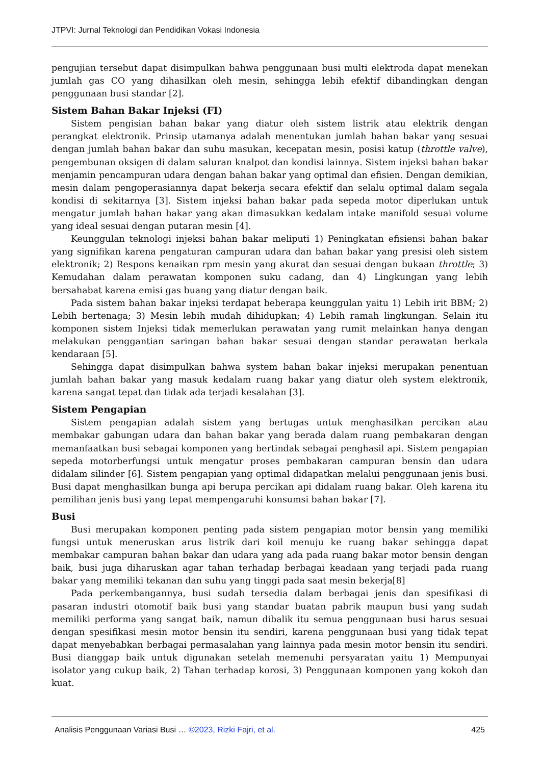JTPVI: Jurnal Teknologi dan Pendidikan Vokasi Indonesia
pengujian tersebut dapat disimpulkan bahwa penggunaan busi multi elektroda dapat menekan jumlah gas CO yang dihasilkan oleh mesin, sehingga lebih efektif dibandingkan dengan penggunaan busi standar [2].
Sistem Bahan Bakar Injeksi (FI)
Sistem pengisian bahan bakar yang diatur oleh sistem listrik atau elektrik dengan perangkat elektronik. Prinsip utamanya adalah menentukan jumlah bahan bakar yang sesuai dengan jumlah bahan bakar dan suhu masukan, kecepatan mesin, posisi katup (throttle valve), pengembunan oksigen di dalam saluran knalpot dan kondisi lainnya. Sistem injeksi bahan bakar menjamin pencampuran udara dengan bahan bakar yang optimal dan efisien. Dengan demikian, mesin dalam pengoperasiannya dapat bekerja secara efektif dan selalu optimal dalam segala kondisi di sekitarnya [3]. Sistem injeksi bahan bakar pada sepeda motor diperlukan untuk mengatur jumlah bahan bakar yang akan dimasukkan kedalam intake manifold sesuai volume yang ideal sesuai dengan putaran mesin [4].
Keunggulan teknologi injeksi bahan bakar meliputi 1) Peningkatan efisiensi bahan bakar yang signifikan karena pengaturan campuran udara dan bahan bakar yang presisi oleh sistem elektronik; 2) Respons kenaikan rpm mesin yang akurat dan sesuai dengan bukaan throttle; 3) Kemudahan dalam perawatan komponen suku cadang, dan 4) Lingkungan yang lebih bersahabat karena emisi gas buang yang diatur dengan baik.
Pada sistem bahan bakar injeksi terdapat beberapa keunggulan yaitu 1) Lebih irit BBM; 2) Lebih bertenaga; 3) Mesin lebih mudah dihidupkan; 4) Lebih ramah lingkungan. Selain itu komponen sistem Injeksi tidak memerlukan perawatan yang rumit melainkan hanya dengan melakukan penggantian saringan bahan bakar sesuai dengan standar perawatan berkala kendaraan [5].
Sehingga dapat disimpulkan bahwa system bahan bakar injeksi merupakan penentuan jumlah bahan bakar yang masuk kedalam ruang bakar yang diatur oleh system elektronik, karena sangat tepat dan tidak ada terjadi kesalahan [3].
Sistem Pengapian
Sistem pengapian adalah sistem yang bertugas untuk menghasilkan percikan atau membakar gabungan udara dan bahan bakar yang berada dalam ruang pembakaran dengan memanfaatkan busi sebagai komponen yang bertindak sebagai penghasil api. Sistem pengapian sepeda motorberfungsi untuk mengatur proses pembakaran campuran bensin dan udara didalam silinder [6]. Sistem pengapian yang optimal didapatkan melalui penggunaan jenis busi. Busi dapat menghasilkan bunga api berupa percikan api didalam ruang bakar. Oleh karena itu pemilihan jenis busi yang tepat mempengaruhi konsumsi bahan bakar [7].
Busi
Busi merupakan komponen penting pada sistem pengapian motor bensin yang memiliki fungsi untuk meneruskan arus listrik dari koil menuju ke ruang bakar sehingga dapat membakar campuran bahan bakar dan udara yang ada pada ruang bakar motor bensin dengan baik, busi juga diharuskan agar tahan terhadap berbagai keadaan yang terjadi pada ruang bakar yang memiliki tekanan dan suhu yang tinggi pada saat mesin bekerja[8]
Pada perkembangannya, busi sudah tersedia dalam berbagai jenis dan spesifikasi di pasaran industri otomotif baik busi yang standar buatan pabrik maupun busi yang sudah memiliki performa yang sangat baik, namun dibalik itu semua penggunaan busi harus sesuai dengan spesifikasi mesin motor bensin itu sendiri, karena penggunaan busi yang tidak tepat dapat menyebabkan berbagai permasalahan yang lainnya pada mesin motor bensin itu sendiri. Busi dianggap baik untuk digunakan setelah memenuhi persyaratan yaitu 1) Mempunyai isolator yang cukup baik, 2) Tahan terhadap korosi, 3) Penggunaan komponen yang kokoh dan kuat.
Analisis Penggunaan Variasi Busi … ©2023, Rizki Fajri, et al. 425